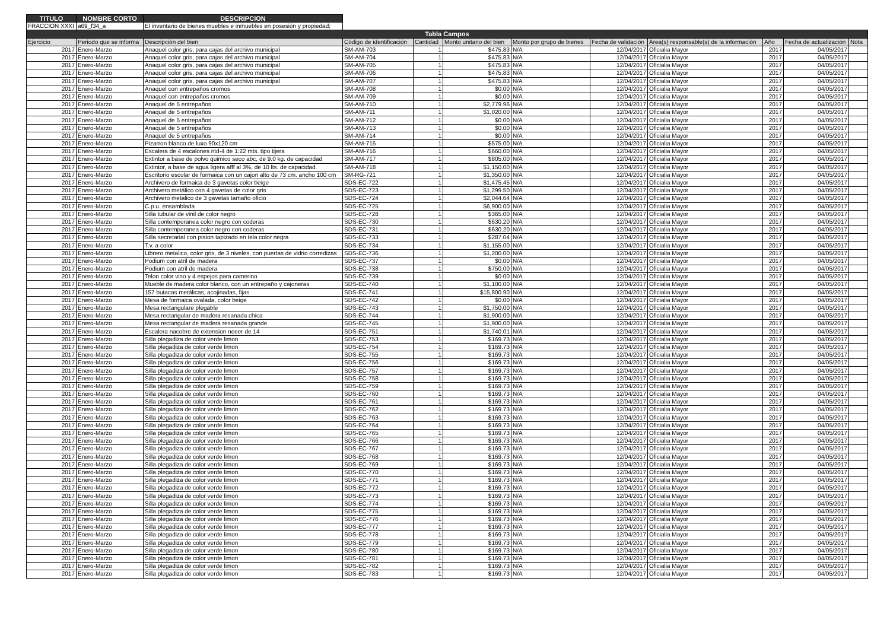| TITULO | NOMBRE CORTO | DESCRIPCION | | | | | | | | | |
| --- | --- | --- | --- | --- | --- | --- | --- | --- | --- | --- | --- |
| FRACCION XXXI | a69_f34_a | El inventario de bienes muebles e inmuebles en posesión y propiedad; | | | | | | | | | |
| Tabla Campos | | | | | | | | | | | |
| Ejercicio | Periodo que se informa | Descripción del bien | Código de identificación | Cantidad | Monto unitario del bien | Monto por grupo de bienes | Fecha de validación | Área(s) responsable(s) de la información | Año | Fecha de actualización | Nota |
| 2017 | Enero-Marzo | Anaquel color gris, para cajas del archivo municipal | SM-AM-703 | 1 | $475.83 | N/A | 12/04/2017 | Oficialia Mayor | 2017 | 04/05/2017 | |
| 2017 | Enero-Marzo | Anaquel color gris, para cajas del archivo municipal | SM-AM-704 | 1 | $475.83 | N/A | 12/04/2017 | Oficialia Mayor | 2017 | 04/05/2017 | |
| 2017 | Enero-Marzo | Anaquel color gris, para cajas del archivo municipal | SM-AM-705 | 1 | $475.83 | N/A | 12/04/2017 | Oficialia Mayor | 2017 | 04/05/2017 | |
| 2017 | Enero-Marzo | Anaquel color gris, para cajas del archivo municipal | SM-AM-706 | 1 | $475.83 | N/A | 12/04/2017 | Oficialia Mayor | 2017 | 04/05/2017 | |
| 2017 | Enero-Marzo | Anaquel color gris, para cajas del archivo municipal | SM-AM-707 | 1 | $475.83 | N/A | 12/04/2017 | Oficialia Mayor | 2017 | 04/05/2017 | |
| 2017 | Enero-Marzo | Anaquel con entrepaños cromos | SM-AM-708 | 1 | $0.00 | N/A | 12/04/2017 | Oficialia Mayor | 2017 | 04/05/2017 | |
| 2017 | Enero-Marzo | Anaquel con entrepaños cromos | SM-AM-709 | 1 | $0.00 | N/A | 12/04/2017 | Oficialia Mayor | 2017 | 04/05/2017 | |
| 2017 | Enero-Marzo | Anaquel de 5 entrepaños | SM-AM-710 | 1 | $2,779.96 | N/A | 12/04/2017 | Oficialia Mayor | 2017 | 04/05/2017 | |
| 2017 | Enero-Marzo | Anaquel de 5 entrepaños | SM-AM-711 | 1 | $1,020.00 | N/A | 12/04/2017 | Oficialia Mayor | 2017 | 04/05/2017 | |
| 2017 | Enero-Marzo | Anaquel de 5 entrepaños | SM-AM-712 | 1 | $0.00 | N/A | 12/04/2017 | Oficialia Mayor | 2017 | 04/05/2017 | |
| 2017 | Enero-Marzo | Anaquel de 5 entrepaños | SM-AM-713 | 1 | $0.00 | N/A | 12/04/2017 | Oficialia Mayor | 2017 | 04/05/2017 | |
| 2017 | Enero-Marzo | Anaquel de 5 entrepaños | SM-AM-714 | 1 | $0.00 | N/A | 12/04/2017 | Oficialia Mayor | 2017 | 04/05/2017 | |
| 2017 | Enero-Marzo | Pizarron blanco de luxo 90x120 cm | SM-AM-715 | 1 | $575.00 | N/A | 12/04/2017 | Oficialia Mayor | 2017 | 04/05/2017 | |
| 2017 | Enero-Marzo | Escalera de 4 escalones ntd-4 de 1:22 mts. tipo tijera | SM-AM-716 | 1 | $660.00 | N/A | 12/04/2017 | Oficialia Mayor | 2017 | 04/05/2017 | |
| 2017 | Enero-Marzo | Extintor a base de polvo quimico seco abc, de 9.0 kg. de capacidad | SM-AM-717 | 1 | $805.00 | N/A | 12/04/2017 | Oficialia Mayor | 2017 | 04/05/2017 | |
| 2017 | Enero-Marzo | Extintor, a base de agua ligera afff al 3%, de 10 lts. de capacidad. | SM-AM-718 | 1 | $1,150.00 | N/A | 12/04/2017 | Oficialia Mayor | 2017 | 04/05/2017 | |
| 2017 | Enero-Marzo | Escritorio escolar de formaica con un cajon alto de 73 cm. ancho 100 cm | SM-RG-721 | 1 | $1,350.00 | N/A | 12/04/2017 | Oficialia Mayor | 2017 | 04/05/2017 | |
| 2017 | Enero-Marzo | Archivero de formaica de 3 gavetas color beige | SDS-EC-722 | 1 | $1,475.45 | N/A | 12/04/2017 | Oficialia Mayor | 2017 | 04/05/2017 | |
| 2017 | Enero-Marzo | Archivero metálico con 4 gavetas de color gris | SDS-EC-723 | 1 | $1,299.50 | N/A | 12/04/2017 | Oficialia Mayor | 2017 | 04/05/2017 | |
| 2017 | Enero-Marzo | Archivero metalico de 3 gavetas tamaño oficio | SDS-EC-724 | 1 | $2,044.64 | N/A | 12/04/2017 | Oficialia Mayor | 2017 | 04/05/2017 | |
| 2017 | Enero-Marzo | C.p.u. ensamblada | SDS-EC-725 | 1 | $6,900.00 | N/A | 12/04/2017 | Oficialia Mayor | 2017 | 04/05/2017 | |
| 2017 | Enero-Marzo | Silla tubular de vinil de color negro | SDS-EC-728 | 1 | $365.00 | N/A | 12/04/2017 | Oficialia Mayor | 2017 | 04/05/2017 | |
| 2017 | Enero-Marzo | Silla contemporanea color negro con coderas | SDS-EC-730 | 1 | $630.20 | N/A | 12/04/2017 | Oficialia Mayor | 2017 | 04/05/2017 | |
| 2017 | Enero-Marzo | Silla contemporanea color negro con coderas | SDS-EC-731 | 1 | $630.20 | N/A | 12/04/2017 | Oficialia Mayor | 2017 | 04/05/2017 | |
| 2017 | Enero-Marzo | Silla secretarial con piston tapizado en tela color negra | SDS-EC-733 | 1 | $287.04 | N/A | 12/04/2017 | Oficialia Mayor | 2017 | 04/05/2017 | |
| 2017 | Enero-Marzo | T.v. a color | SDS-EC-734 | 1 | $1,155.00 | N/A | 12/04/2017 | Oficialia Mayor | 2017 | 04/05/2017 | |
| 2017 | Enero-Marzo | Librero metalico, color gris, de 3 niveles, con puertas de vidrio corredizas | SDS-EC-736 | 1 | $1,200.00 | N/A | 12/04/2017 | Oficialia Mayor | 2017 | 04/05/2017 | |
| 2017 | Enero-Marzo | Podium con atril de madera | SDS-EC-737 | 1 | $0.00 | N/A | 12/04/2017 | Oficialia Mayor | 2017 | 04/05/2017 | |
| 2017 | Enero-Marzo | Podium con atril de madera | SDS-EC-738 | 1 | $750.00 | N/A | 12/04/2017 | Oficialia Mayor | 2017 | 04/05/2017 | |
| 2017 | Enero-Marzo | Telon color vino y 4 espejos para camerino | SDS-EC-739 | 1 | $0.00 | N/A | 12/04/2017 | Oficialia Mayor | 2017 | 04/05/2017 | |
| 2017 | Enero-Marzo | Mueble de madera color blanco, con un entrepaño y cajoneras | SDS-EC-740 | 1 | $1,100.00 | N/A | 12/04/2017 | Oficialia Mayor | 2017 | 04/05/2017 | |
| 2017 | Enero-Marzo | 157 butacas metálicas, acojinadas, fijas | SDS-EC-741 | 1 | $15,800.90 | N/A | 12/04/2017 | Oficialia Mayor | 2017 | 04/05/2017 | |
| 2017 | Enero-Marzo | Mesa de formaica ovalada, color beige | SDS-EC-742 | 1 | $0.00 | N/A | 12/04/2017 | Oficialia Mayor | 2017 | 04/05/2017 | |
| 2017 | Enero-Marzo | Mesa rectangulare plegable | SDS-EC-743 | 1 | $1,750.00 | N/A | 12/04/2017 | Oficialia Mayor | 2017 | 04/05/2017 | |
| 2017 | Enero-Marzo | Mesa rectangular de madera resanada chica | SDS-EC-744 | 1 | $1,900.00 | N/A | 12/04/2017 | Oficialia Mayor | 2017 | 04/05/2017 | |
| 2017 | Enero-Marzo | Mesa rectangular de madera resanada grande | SDS-EC-745 | 1 | $1,900.00 | N/A | 12/04/2017 | Oficialia Mayor | 2017 | 04/05/2017 | |
| 2017 | Enero-Marzo | Escalera nacobre de extension neeer de 14 | SDS-EC-751 | 1 | $1,740.01 | N/A | 12/04/2017 | Oficialia Mayor | 2017 | 04/05/2017 | |
| 2017 | Enero-Marzo | Silla plegadiza de color verde limon | SDS-EC-753 | 1 | $169.73 | N/A | 12/04/2017 | Oficialia Mayor | 2017 | 04/05/2017 | |
| 2017 | Enero-Marzo | Silla plegadiza de color verde limon | SDS-EC-754 | 1 | $169.73 | N/A | 12/04/2017 | Oficialia Mayor | 2017 | 04/05/2017 | |
| 2017 | Enero-Marzo | Silla plegadiza de color verde limon | SDS-EC-755 | 1 | $169.73 | N/A | 12/04/2017 | Oficialia Mayor | 2017 | 04/05/2017 | |
| 2017 | Enero-Marzo | Silla plegadiza de color verde limon | SDS-EC-756 | 1 | $169.73 | N/A | 12/04/2017 | Oficialia Mayor | 2017 | 04/05/2017 | |
| 2017 | Enero-Marzo | Silla plegadiza de color verde limon | SDS-EC-757 | 1 | $169.73 | N/A | 12/04/2017 | Oficialia Mayor | 2017 | 04/05/2017 | |
| 2017 | Enero-Marzo | Silla plegadiza de color verde limon | SDS-EC-758 | 1 | $169.73 | N/A | 12/04/2017 | Oficialia Mayor | 2017 | 04/05/2017 | |
| 2017 | Enero-Marzo | Silla plegadiza de color verde limon | SDS-EC-759 | 1 | $169.73 | N/A | 12/04/2017 | Oficialia Mayor | 2017 | 04/05/2017 | |
| 2017 | Enero-Marzo | Silla plegadiza de color verde limon | SDS-EC-760 | 1 | $169.73 | N/A | 12/04/2017 | Oficialia Mayor | 2017 | 04/05/2017 | |
| 2017 | Enero-Marzo | Silla plegadiza de color verde limon | SDS-EC-761 | 1 | $169.73 | N/A | 12/04/2017 | Oficialia Mayor | 2017 | 04/05/2017 | |
| 2017 | Enero-Marzo | Silla plegadiza de color verde limon | SDS-EC-762 | 1 | $169.73 | N/A | 12/04/2017 | Oficialia Mayor | 2017 | 04/05/2017 | |
| 2017 | Enero-Marzo | Silla plegadiza de color verde limon | SDS-EC-763 | 1 | $169.73 | N/A | 12/04/2017 | Oficialia Mayor | 2017 | 04/05/2017 | |
| 2017 | Enero-Marzo | Silla plegadiza de color verde limon | SDS-EC-764 | 1 | $169.73 | N/A | 12/04/2017 | Oficialia Mayor | 2017 | 04/05/2017 | |
| 2017 | Enero-Marzo | Silla plegadiza de color verde limon | SDS-EC-765 | 1 | $169.73 | N/A | 12/04/2017 | Oficialia Mayor | 2017 | 04/05/2017 | |
| 2017 | Enero-Marzo | Silla plegadiza de color verde limon | SDS-EC-766 | 1 | $169.73 | N/A | 12/04/2017 | Oficialia Mayor | 2017 | 04/05/2017 | |
| 2017 | Enero-Marzo | Silla plegadiza de color verde limon | SDS-EC-767 | 1 | $169.73 | N/A | 12/04/2017 | Oficialia Mayor | 2017 | 04/05/2017 | |
| 2017 | Enero-Marzo | Silla plegadiza de color verde limon | SDS-EC-768 | 1 | $169.73 | N/A | 12/04/2017 | Oficialia Mayor | 2017 | 04/05/2017 | |
| 2017 | Enero-Marzo | Silla plegadiza de color verde limon | SDS-EC-769 | 1 | $169.73 | N/A | 12/04/2017 | Oficialia Mayor | 2017 | 04/05/2017 | |
| 2017 | Enero-Marzo | Silla plegadiza de color verde limon | SDS-EC-770 | 1 | $169.73 | N/A | 12/04/2017 | Oficialia Mayor | 2017 | 04/05/2017 | |
| 2017 | Enero-Marzo | Silla plegadiza de color verde limon | SDS-EC-771 | 1 | $169.73 | N/A | 12/04/2017 | Oficialia Mayor | 2017 | 04/05/2017 | |
| 2017 | Enero-Marzo | Silla plegadiza de color verde limon | SDS-EC-772 | 1 | $169.73 | N/A | 12/04/2017 | Oficialia Mayor | 2017 | 04/05/2017 | |
| 2017 | Enero-Marzo | Silla plegadiza de color verde limon | SDS-EC-773 | 1 | $169.73 | N/A | 12/04/2017 | Oficialia Mayor | 2017 | 04/05/2017 | |
| 2017 | Enero-Marzo | Silla plegadiza de color verde limon | SDS-EC-774 | 1 | $169.73 | N/A | 12/04/2017 | Oficialia Mayor | 2017 | 04/05/2017 | |
| 2017 | Enero-Marzo | Silla plegadiza de color verde limon | SDS-EC-775 | 1 | $169.73 | N/A | 12/04/2017 | Oficialia Mayor | 2017 | 04/05/2017 | |
| 2017 | Enero-Marzo | Silla plegadiza de color verde limon | SDS-EC-776 | 1 | $169.73 | N/A | 12/04/2017 | Oficialia Mayor | 2017 | 04/05/2017 | |
| 2017 | Enero-Marzo | Silla plegadiza de color verde limon | SDS-EC-777 | 1 | $169.73 | N/A | 12/04/2017 | Oficialia Mayor | 2017 | 04/05/2017 | |
| 2017 | Enero-Marzo | Silla plegadiza de color verde limon | SDS-EC-778 | 1 | $169.73 | N/A | 12/04/2017 | Oficialia Mayor | 2017 | 04/05/2017 | |
| 2017 | Enero-Marzo | Silla plegadiza de color verde limon | SDS-EC-779 | 1 | $169.73 | N/A | 12/04/2017 | Oficialia Mayor | 2017 | 04/05/2017 | |
| 2017 | Enero-Marzo | Silla plegadiza de color verde limon | SDS-EC-780 | 1 | $169.73 | N/A | 12/04/2017 | Oficialia Mayor | 2017 | 04/05/2017 | |
| 2017 | Enero-Marzo | Silla plegadiza de color verde limon | SDS-EC-781 | 1 | $169.73 | N/A | 12/04/2017 | Oficialia Mayor | 2017 | 04/05/2017 | |
| 2017 | Enero-Marzo | Silla plegadiza de color verde limon | SDS-EC-782 | 1 | $169.73 | N/A | 12/04/2017 | Oficialia Mayor | 2017 | 04/05/2017 | |
| 2017 | Enero-Marzo | Silla plegadiza de color verde limon | SDS-EC-783 | 1 | $169.73 | N/A | 12/04/2017 | Oficialia Mayor | 2017 | 04/05/2017 | |